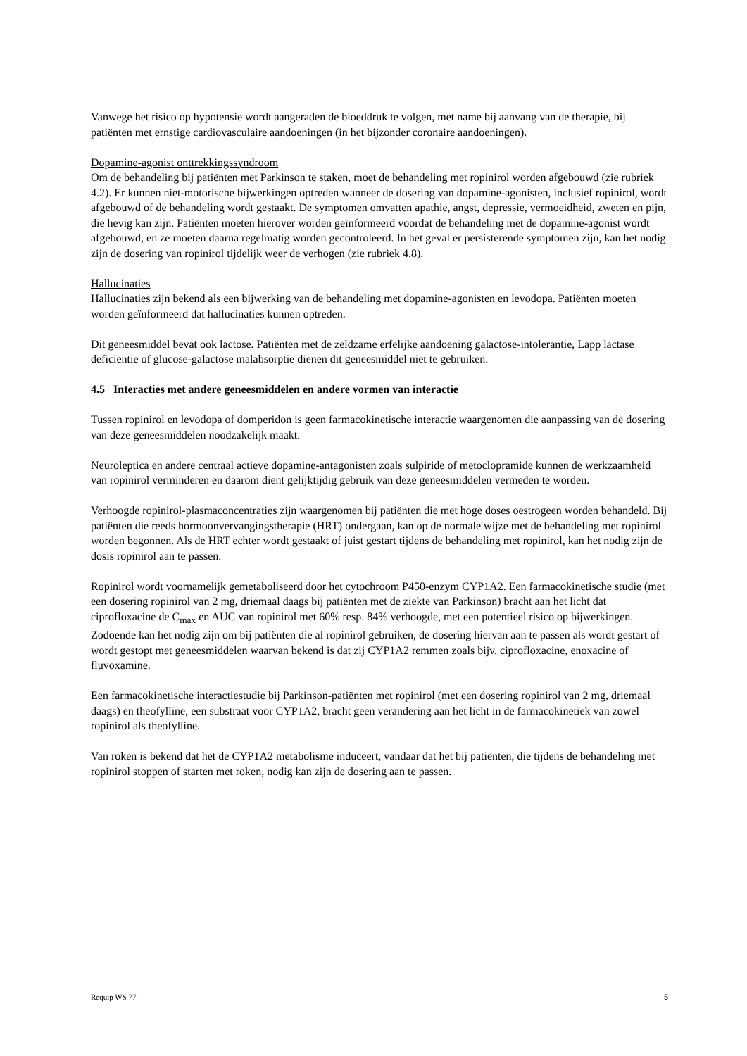Vanwege het risico op hypotensie wordt aangeraden de bloeddruk te volgen, met name bij aanvang van de therapie, bij patiënten met ernstige cardiovasculaire aandoeningen (in het bijzonder coronaire aandoeningen).
Dopamine-agonist onttrekkingssyndroom
Om de behandeling bij patiënten met Parkinson te staken, moet de behandeling met ropinirol worden afgebouwd (zie rubriek 4.2). Er kunnen niet-motorische bijwerkingen optreden wanneer de dosering van dopamine-agonisten, inclusief ropinirol, wordt afgebouwd of de behandeling wordt gestaakt. De symptomen omvatten apathie, angst, depressie, vermoeidheid, zweten en pijn, die hevig kan zijn. Patiënten moeten hierover worden geïnformeerd voordat de behandeling met de dopamine-agonist wordt afgebouwd, en ze moeten daarna regelmatig worden gecontroleerd. In het geval er persisterende symptomen zijn, kan het nodig zijn de dosering van ropinirol tijdelijk weer de verhogen (zie rubriek 4.8).
Hallucinaties
Hallucinaties zijn bekend als een bijwerking van de behandeling met dopamine-agonisten en levodopa. Patiënten moeten worden geïnformeerd dat hallucinaties kunnen optreden.
Dit geneesmiddel bevat ook lactose. Patiënten met de zeldzame erfelijke aandoening galactose-intolerantie, Lapp lactase deficiëntie of glucose-galactose malabsorptie dienen dit geneesmiddel niet te gebruiken.
4.5 Interacties met andere geneesmiddelen en andere vormen van interactie
Tussen ropinirol en levodopa of domperidon is geen farmacokinetische interactie waargenomen die aanpassing van de dosering van deze geneesmiddelen noodzakelijk maakt.
Neuroleptica en andere centraal actieve dopamine-antagonisten zoals sulpiride of metoclopramide kunnen de werkzaamheid van ropinirol verminderen en daarom dient gelijktijdig gebruik van deze geneesmiddelen vermeden te worden.
Verhoogde ropinirol-plasmaconcentraties zijn waargenomen bij patiënten die met hoge doses oestrogeen worden behandeld. Bij patiënten die reeds hormoonvervangingstherapie (HRT) ondergaan, kan op de normale wijze met de behandeling met ropinirol worden begonnen. Als de HRT echter wordt gestaakt of juist gestart tijdens de behandeling met ropinirol, kan het nodig zijn de dosis ropinirol aan te passen.
Ropinirol wordt voornamelijk gemetaboliseerd door het cytochroom P450-enzym CYP1A2. Een farmacokinetische studie (met een dosering ropinirol van 2 mg, driemaal daags bij patiënten met de ziekte van Parkinson) bracht aan het licht dat ciprofloxacine de C<sub>max</sub> en AUC van ropinirol met 60% resp. 84% verhoogde, met een potentieel risico op bijwerkingen. Zodoende kan het nodig zijn om bij patiënten die al ropinirol gebruiken, de dosering hiervan aan te passen als wordt gestart of wordt gestopt met geneesmiddelen waarvan bekend is dat zij CYP1A2 remmen zoals bijv. ciprofloxacine, enoxacine of fluvoxamine.
Een farmacokinetische interactiestudie bij Parkinson-patiënten met ropinirol (met een dosering ropinirol van 2 mg, driemaal daags) en theofylline, een substraat voor CYP1A2, bracht geen verandering aan het licht in de farmacokinetiek van zowel ropinirol als theofylline.
Van roken is bekend dat het de CYP1A2 metabolisme induceert, vandaar dat het bij patiënten, die tijdens de behandeling met ropinirol stoppen of starten met roken, nodig kan zijn de dosering aan te passen.
Requip WS 77 5